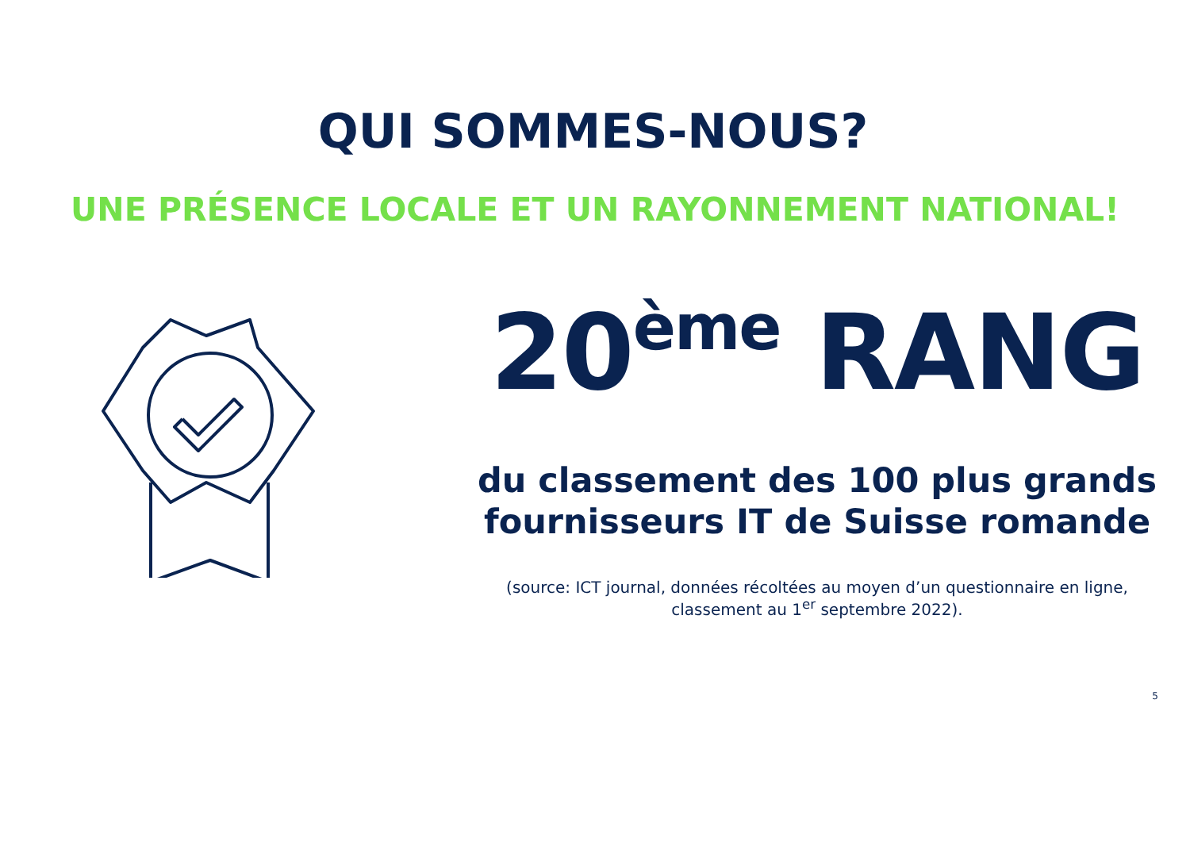QUI SOMMES-NOUS?
UNE PRÉSENCE LOCALE ET UN RAYONNEMENT NATIONAL!
20<sup>ème</sup> RANG
du classement des 100 plus grands
fournisseurs IT de Suisse romande
(source: ICT journal, données récoltées au moyen d’un questionnaire en ligne,
classement au 1<sup>er</sup> septembre 2022).
5